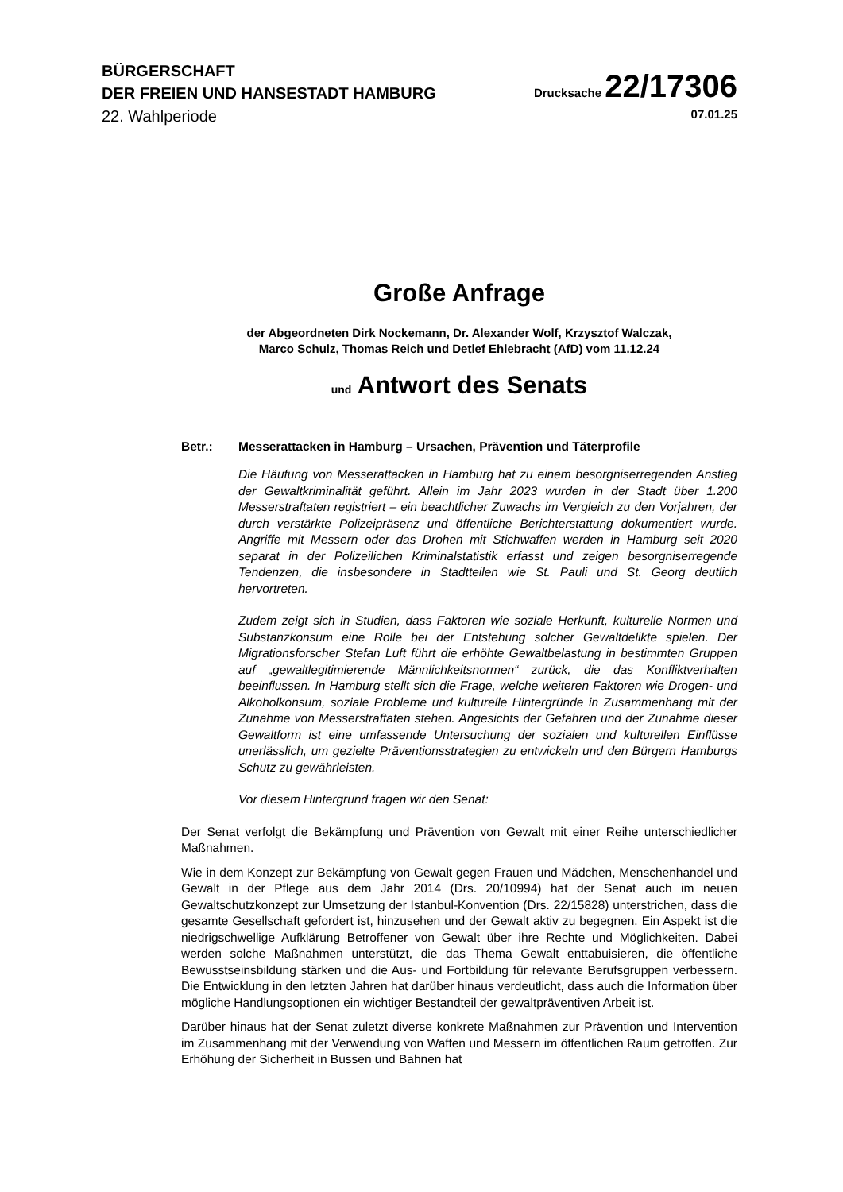BÜRGERSCHAFT
DER FREIEN UND HANSESTADT HAMBURG
Drucksache 22/17306
22. Wahlperiode 07.01.25
Große Anfrage
der Abgeordneten Dirk Nockemann, Dr. Alexander Wolf, Krzysztof Walczak,
Marco Schulz, Thomas Reich und Detlef Ehlebracht (AfD) vom 11.12.24
und Antwort des Senats
Betr.: Messerattacken in Hamburg – Ursachen, Prävention und Täterprofile
Die Häufung von Messerattacken in Hamburg hat zu einem besorgniserregenden Anstieg der Gewaltkriminalität geführt. Allein im Jahr 2023 wurden in der Stadt über 1.200 Messerstraftaten registriert – ein beachtlicher Zuwachs im Vergleich zu den Vorjahren, der durch verstärkte Polizeipräsenz und öffentliche Berichterstattung dokumentiert wurde. Angriffe mit Messern oder das Drohen mit Stichwaffen werden in Hamburg seit 2020 separat in der Polizeilichen Kriminalstatistik erfasst und zeigen besorgniserregende Tendenzen, die insbesondere in Stadtteilen wie St. Pauli und St. Georg deutlich hervortreten.
Zudem zeigt sich in Studien, dass Faktoren wie soziale Herkunft, kulturelle Normen und Substanzkonsum eine Rolle bei der Entstehung solcher Gewaltdelikte spielen. Der Migrationsforscher Stefan Luft führt die erhöhte Gewaltbelastung in bestimmten Gruppen auf „gewaltlegitimierende Männlichkeitsnormen“ zurück, die das Konfliktverhalten beeinflussen. In Hamburg stellt sich die Frage, welche weiteren Faktoren wie Drogen- und Alkoholkonsum, soziale Probleme und kulturelle Hintergründe in Zusammenhang mit der Zunahme von Messerstraftaten stehen. Angesichts der Gefahren und der Zunahme dieser Gewaltform ist eine umfassende Untersuchung der sozialen und kulturellen Einflüsse unerlässlich, um gezielte Präventionsstrategien zu entwickeln und den Bürgern Hamburgs Schutz zu gewährleisten.
Vor diesem Hintergrund fragen wir den Senat:
Der Senat verfolgt die Bekämpfung und Prävention von Gewalt mit einer Reihe unterschiedlicher Maßnahmen.
Wie in dem Konzept zur Bekämpfung von Gewalt gegen Frauen und Mädchen, Menschenhandel und Gewalt in der Pflege aus dem Jahr 2014 (Drs. 20/10994) hat der Senat auch im neuen Gewaltschutzkonzept zur Umsetzung der Istanbul-Konvention (Drs. 22/15828) unterstrichen, dass die gesamte Gesellschaft gefordert ist, hinzusehen und der Gewalt aktiv zu begegnen. Ein Aspekt ist die niedrigschwellige Aufklärung Betroffener von Gewalt über ihre Rechte und Möglichkeiten. Dabei werden solche Maßnahmen unterstützt, die das Thema Gewalt enttabuisieren, die öffentliche Bewusstseinsbildung stärken und die Aus- und Fortbildung für relevante Berufsgruppen verbessern. Die Entwicklung in den letzten Jahren hat darüber hinaus verdeutlicht, dass auch die Information über mögliche Handlungsoptionen ein wichtiger Bestandteil der gewaltpräventiven Arbeit ist.
Darüber hinaus hat der Senat zuletzt diverse konkrete Maßnahmen zur Prävention und Intervention im Zusammenhang mit der Verwendung von Waffen und Messern im öffentlichen Raum getroffen. Zur Erhöhung der Sicherheit in Bussen und Bahnen hat